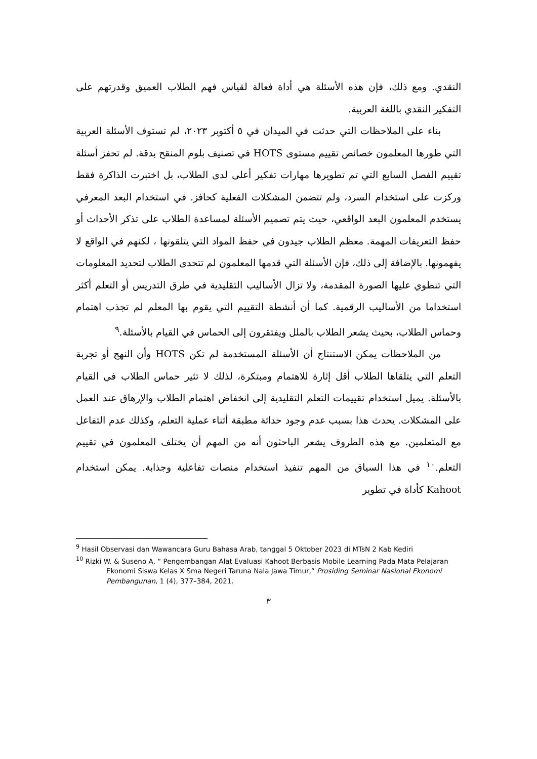النقدي. ومع ذلك، فإن هذه الأسئلة هي أداة فعالة لقياس فهم الطلاب العميق وقدرتهم على التفكير النقدي باللغة العربية.
بناء على الملاحظات التي حدثت في الميدان في ٥ أكتوبر ٢٠٢٣، لم تستوف الأسئلة العربية التي طورها المعلمون خصائص تقييم مستوى HOTS في تصنيف بلوم المنقح بدقة. لم تحفز أسئلة تقييم الفصل السابع التي تم تطويرها مهارات تفكير أعلى لدى الطلاب، بل اختبرت الذاكرة فقط وركزت على استخدام السرد، ولم تتضمن المشكلات الفعلية كحافز. في استخدام البعد المعرفي يستخدم المعلمون البعد الواقعي، حيث يتم تصميم الأسئلة لمساعدة الطلاب على تذكر الأحداث أو حفظ التعريفات المهمة. معظم الطلاب جيدون في حفظ المواد التي يتلقونها ، لكنهم في الواقع لا يفهمونها. بالإضافة إلى ذلك، فإن الأسئلة التي قدمها المعلمون لم تتحدى الطلاب لتحديد المعلومات التي تنطوي عليها الصورة المقدمة، ولا تزال الأساليب التقليدية في طرق التدريس أو التعلم أكثر استخداما من الأساليب الرقمية. كما أن أنشطة التقييم التي يقوم بها المعلم لم تجذب اهتمام وحماس الطلاب، بحيث يشعر الطلاب بالملل ويفتقرون إلى الحماس في القيام بالأسئلة.<sup>٩</sup>
من الملاحظات يمكن الاستنتاج أن الأسئلة المستخدمة لم تكن HOTS وأن النهج أو تجربة التعلم التي يتلقاها الطلاب أقل إثارة للاهتمام ومبتكرة، لذلك لا تثير حماس الطلاب في القيام بالأسئلة. يميل استخدام تقييمات التعلم التقليدية إلى انخفاض اهتمام الطلاب والإرهاق عند العمل على المشكلات. يحدث هذا بسبب عدم وجود حداثة مطبقة أثناء عملية التعلم، وكذلك عدم التفاعل مع المتعلمين. مع هذه الظروف يشعر الباحثون أنه من المهم أن يختلف المعلمون في تقييم التعلم.<sup>١٠</sup> في هذا السياق من المهم تنفيذ استخدام منصات تفاعلية وجذابة. يمكن استخدام Kahoot كأداة في تطوير
<sup>9</sup> Hasil Observasi dan Wawancara Guru Bahasa Arab, tanggal 5 Oktober 2023 di MTsN 2 Kab Kediri
<sup>10</sup> Rizki W. & Suseno A, “ Pengembangan Alat Evaluasi Kahoot Berbasis Mobile Learning Pada Mata Pelajaran Ekonomi Siswa Kelas X Sma Negeri Taruna Nala Jawa Timur,” Prosiding Seminar Nasional Ekonomi Pembangunan, 1 (4), 377–384, 2021.
٣